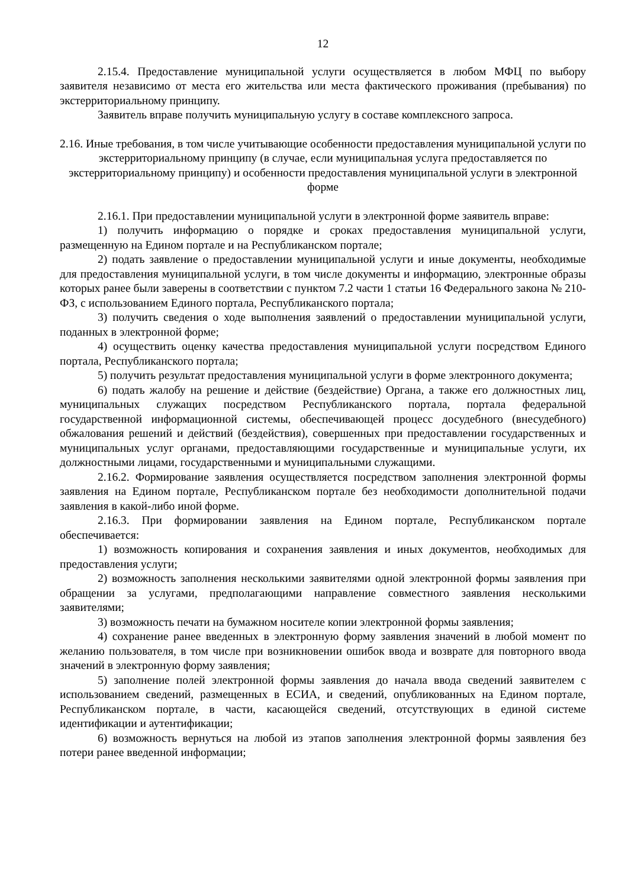12
2.15.4. Предоставление муниципальной услуги осуществляется в любом МФЦ по выбору заявителя независимо от места его жительства или места фактического проживания (пребывания) по экстерриториальному принципу.
Заявитель вправе получить муниципальную услугу в составе комплексного запроса.
2.16. Иные требования, в том числе учитывающие особенности предоставления муниципальной услуги по экстерриториальному принципу (в случае, если муниципальная услуга предоставляется по экстерриториальному принципу) и особенности предоставления муниципальной услуги в электронной форме
2.16.1. При предоставлении муниципальной услуги в электронной форме заявитель вправе:
1) получить информацию о порядке и сроках предоставления муниципальной услуги, размещенную на Едином портале и на Республиканском портале;
2) подать заявление о предоставлении муниципальной услуги и иные документы, необходимые для предоставления муниципальной услуги, в том числе документы и информацию, электронные образы которых ранее были заверены в соответствии с пунктом 7.2 части 1 статьи 16 Федерального закона № 210-ФЗ, с использованием Единого портала, Республиканского портала;
3) получить сведения о ходе выполнения заявлений о предоставлении муниципальной услуги, поданных в электронной форме;
4) осуществить оценку качества предоставления муниципальной услуги посредством Единого портала, Республиканского портала;
5) получить результат предоставления муниципальной услуги в форме электронного документа;
6) подать жалобу на решение и действие (бездействие) Органа, а также его должностных лиц, муниципальных служащих посредством Республиканского портала, портала федеральной государственной информационной системы, обеспечивающей процесс досудебного (внесудебного) обжалования решений и действий (бездействия), совершенных при предоставлении государственных и муниципальных услуг органами, предоставляющими государственные и муниципальные услуги, их должностными лицами, государственными и муниципальными служащими.
2.16.2. Формирование заявления осуществляется посредством заполнения электронной формы заявления на Едином портале, Республиканском портале без необходимости дополнительной подачи заявления в какой-либо иной форме.
2.16.3. При формировании заявления на Едином портале, Республиканском портале обеспечивается:
1) возможность копирования и сохранения заявления и иных документов, необходимых для предоставления услуги;
2) возможность заполнения несколькими заявителями одной электронной формы заявления при обращении за услугами, предполагающими направление совместного заявления несколькими заявителями;
3) возможность печати на бумажном носителе копии электронной формы заявления;
4) сохранение ранее введенных в электронную форму заявления значений в любой момент по желанию пользователя, в том числе при возникновении ошибок ввода и возврате для повторного ввода значений в электронную форму заявления;
5) заполнение полей электронной формы заявления до начала ввода сведений заявителем с использованием сведений, размещенных в ЕСИА, и сведений, опубликованных на Едином портале, Республиканском портале, в части, касающейся сведений, отсутствующих в единой системе идентификации и аутентификации;
6) возможность вернуться на любой из этапов заполнения электронной формы заявления без потери ранее введенной информации;